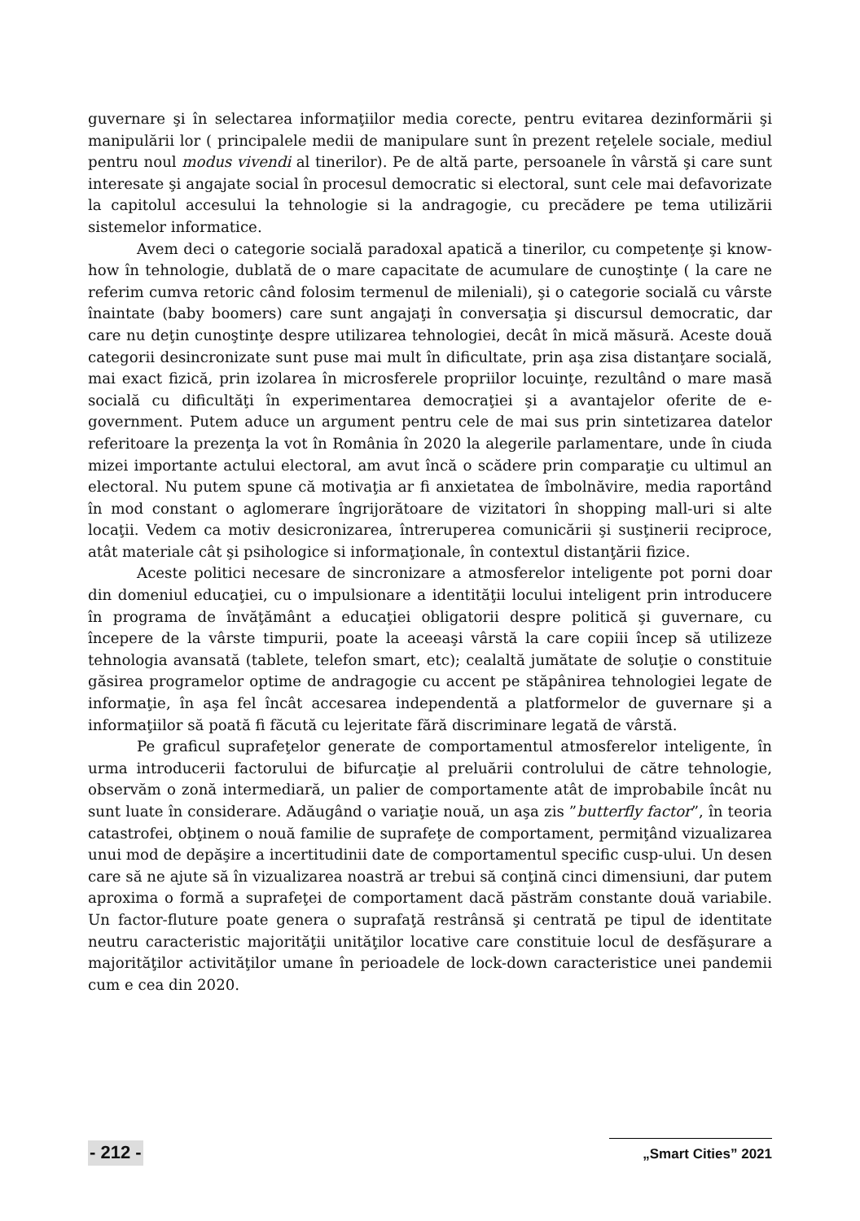guvernare şi în selectarea informaţiilor media corecte, pentru evitarea dezinformării şi manipulării lor ( principalele medii de manipulare sunt în prezent reţelele sociale, mediul pentru noul modus vivendi al tinerilor). Pe de altă parte, persoanele în vârstă şi care sunt interesate şi angajate social în procesul democratic si electoral, sunt cele mai defavorizate la capitolul accesului la tehnologie si la andragogie, cu precădere pe tema utilizării sistemelor informatice.
Avem deci o categorie socială paradoxal apatică a tinerilor, cu competenţe şi know-how în tehnologie, dublată de o mare capacitate de acumulare de cunoştinţe ( la care ne referim cumva retoric când folosim termenul de mileniali), şi o categorie socială cu vârste înaintate (baby boomers) care sunt angajaţi în conversaţia şi discursul democratic, dar care nu deţin cunoştinţe despre utilizarea tehnologiei, decât în mică măsură. Aceste două categorii desincronizate sunt puse mai mult în dificultate, prin aşa zisa distanţare socială, mai exact fizică, prin izolarea în microsferele propriilor locuinţe, rezultând o mare masă socială cu dificultăţi în experimentarea democraţiei şi a avantajelor oferite de e-government. Putem aduce un argument pentru cele de mai sus prin sintetizarea datelor referitoare la prezenţa la vot în România în 2020 la alegerile parlamentare, unde în ciuda mizei importante actului electoral, am avut încă o scădere prin comparaţie cu ultimul an electoral. Nu putem spune că motivaţia ar fi anxietatea de îmbolnăvire, media raportând în mod constant o aglomerare îngrijorătoare de vizitatori în shopping mall-uri si alte locaţii. Vedem ca motiv desicronizarea, întreruperea comunicării şi susţinerii reciproce, atât materiale cât şi psihologice si informaţionale, în contextul distanţării fizice.
Aceste politici necesare de sincronizare a atmosferelor inteligente pot porni doar din domeniul educaţiei, cu o impulsionare a identităţii locului inteligent prin introducere în programa de învăţământ a educaţiei obligatorii despre politică şi guvernare, cu începere de la vârste timpurii, poate la aceeaşi vârstă la care copiii încep să utilizeze tehnologia avansată (tablete, telefon smart, etc); cealaltă jumătate de soluţie o constituie găsirea programelor optime de andragogie cu accent pe stăpânirea tehnologiei legate de informaţie, în aşa fel încât accesarea independentă a platformelor de guvernare şi a informaţiilor să poată fi făcută cu lejeritate fără discriminare legată de vârstă.
Pe graficul suprafeţelor generate de comportamentul atmosferelor inteligente, în urma introducerii factorului de bifurcaţie al preluării controlului de către tehnologie, observăm o zonă intermediară, un palier de comportamente atât de improbabile încât nu sunt luate în considerare. Adăugând o variaţie nouă, un aşa zis ”butterfly factor”, în teoria catastrofei, obţinem o nouă familie de suprafeţe de comportament, permiţând vizualizarea unui mod de depăşire a incertitudinii date de comportamentul specific cusp-ului. Un desen care să ne ajute să în vizualizarea noastră ar trebui să conţină cinci dimensiuni, dar putem aproxima o formă a suprafeţei de comportament dacă păstrăm constante două variabile. Un factor-fluture poate genera o suprafaţă restrânsă şi centrată pe tipul de identitate neutru caracteristic majorităţii unităţilor locative care constituie locul de desfăşurare a majorităţilor activităţilor umane în perioadele de lock-down caracteristice unei pandemii cum e cea din 2020.
- 212 - „Smart Cities” 2021